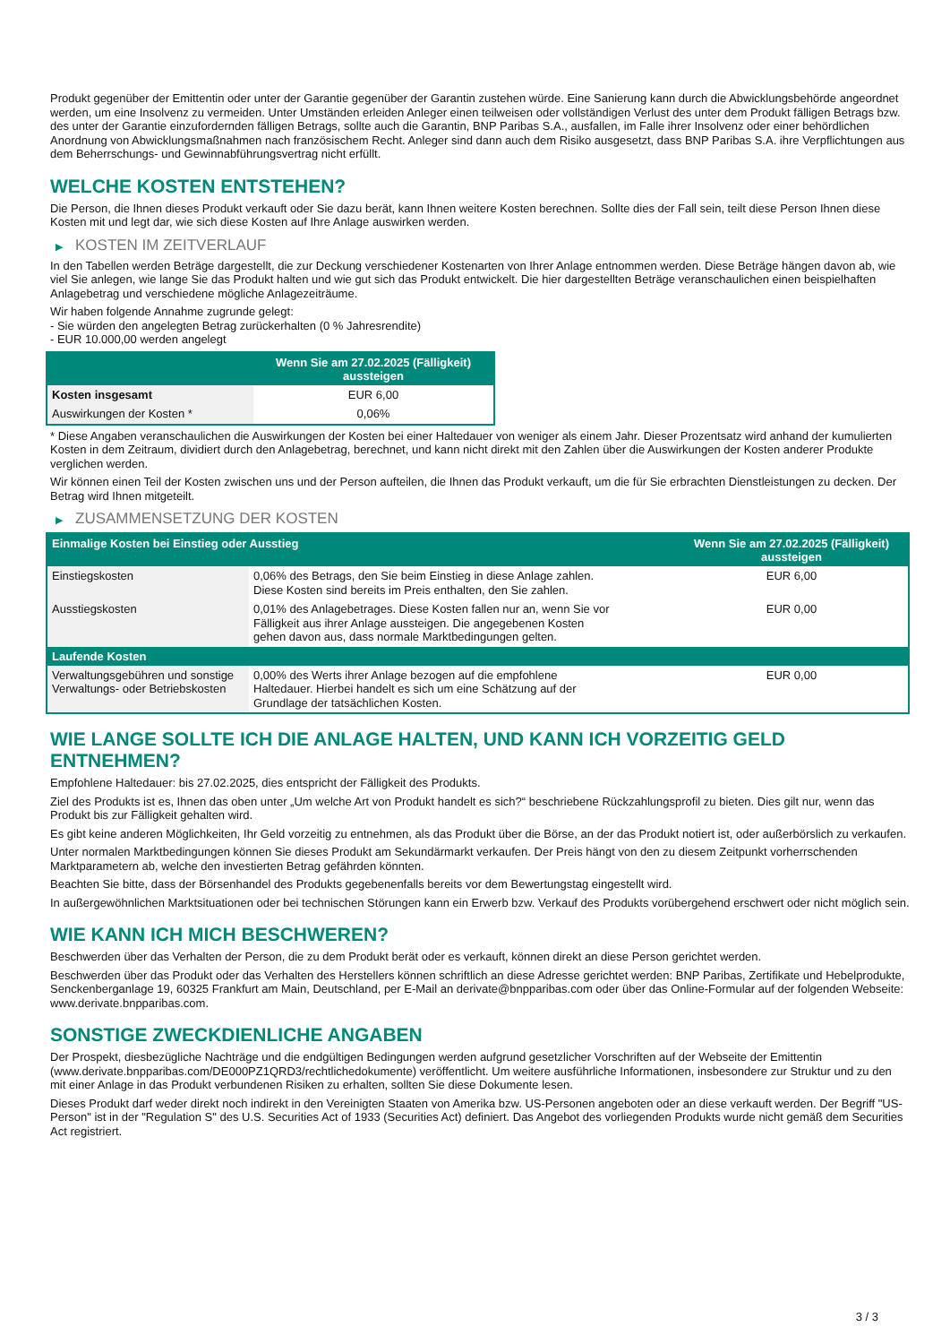Produkt gegenüber der Emittentin oder unter der Garantie gegenüber der Garantin zustehen würde. Eine Sanierung kann durch die Abwicklungsbehörde angeordnet werden, um eine Insolvenz zu vermeiden. Unter Umständen erleiden Anleger einen teilweisen oder vollständigen Verlust des unter dem Produkt fälligen Betrags bzw. des unter der Garantie einzufordernden fälligen Betrags, sollte auch die Garantin, BNP Paribas S.A., ausfallen, im Falle ihrer Insolvenz oder einer behördlichen Anordnung von Abwicklungsmaßnahmen nach französischem Recht. Anleger sind dann auch dem Risiko ausgesetzt, dass BNP Paribas S.A. ihre Verpflichtungen aus dem Beherrschungs- und Gewinnabführungsvertrag nicht erfüllt.
WELCHE KOSTEN ENTSTEHEN?
Die Person, die Ihnen dieses Produkt verkauft oder Sie dazu berät, kann Ihnen weitere Kosten berechnen. Sollte dies der Fall sein, teilt diese Person Ihnen diese Kosten mit und legt dar, wie sich diese Kosten auf Ihre Anlage auswirken werden.
▶ KOSTEN IM ZEITVERLAUF
In den Tabellen werden Beträge dargestellt, die zur Deckung verschiedener Kostenarten von Ihrer Anlage entnommen werden. Diese Beträge hängen davon ab, wie viel Sie anlegen, wie lange Sie das Produkt halten und wie gut sich das Produkt entwickelt. Die hier dargestellten Beträge veranschaulichen einen beispielhaften Anlagebetrag und verschiedene mögliche Anlagezeiträume.
Wir haben folgende Annahme zugrunde gelegt:
- Sie würden den angelegten Betrag zurückerhalten (0 % Jahresrendite)
- EUR 10.000,00 werden angelegt
| | Wenn Sie am 27.02.2025 (Fälligkeit) aussteigen |
| --- | --- |
| Kosten insgesamt | EUR 6,00 |
| Auswirkungen der Kosten * | 0,06% |
* Diese Angaben veranschaulichen die Auswirkungen der Kosten bei einer Haltedauer von weniger als einem Jahr. Dieser Prozentsatz wird anhand der kumulierten Kosten in dem Zeitraum, dividiert durch den Anlagebetrag, berechnet, und kann nicht direkt mit den Zahlen über die Auswirkungen der Kosten anderer Produkte verglichen werden.
Wir können einen Teil der Kosten zwischen uns und der Person aufteilen, die Ihnen das Produkt verkauft, um die für Sie erbrachten Dienstleistungen zu decken. Der Betrag wird Ihnen mitgeteilt.
▶ ZUSAMMENSETZUNG DER KOSTEN
| Einmalige Kosten bei Einstieg oder Ausstieg | | Wenn Sie am 27.02.2025 (Fälligkeit) aussteigen |
| --- | --- | --- |
| Einstiegskosten | 0,06% des Betrags, den Sie beim Einstieg in diese Anlage zahlen. Diese Kosten sind bereits im Preis enthalten, den Sie zahlen. | EUR 6,00 |
| Ausstiegskosten | 0,01% des Anlagebetrages. Diese Kosten fallen nur an, wenn Sie vor Fälligkeit aus ihrer Anlage aussteigen. Die angegebenen Kosten gehen davon aus, dass normale Marktbedingungen gelten. | EUR 0,00 |
| Laufende Kosten | | |
| Verwaltungsgebühren und sonstige Verwaltungs- oder Betriebskosten | 0,00% des Werts ihrer Anlage bezogen auf die empfohlene Haltedauer. Hierbei handelt es sich um eine Schätzung auf der Grundlage der tatsächlichen Kosten. | EUR 0,00 |
WIE LANGE SOLLTE ICH DIE ANLAGE HALTEN, UND KANN ICH VORZEITIG GELD ENTNEHMEN?
Empfohlene Haltedauer: bis 27.02.2025, dies entspricht der Fälligkeit des Produkts.
Ziel des Produkts ist es, Ihnen das oben unter „Um welche Art von Produkt handelt es sich?“ beschriebene Rückzahlungsprofil zu bieten. Dies gilt nur, wenn das Produkt bis zur Fälligkeit gehalten wird.
Es gibt keine anderen Möglichkeiten, Ihr Geld vorzeitig zu entnehmen, als das Produkt über die Börse, an der das Produkt notiert ist, oder außerbörslich zu verkaufen.
Unter normalen Marktbedingungen können Sie dieses Produkt am Sekundärmarkt verkaufen. Der Preis hängt von den zu diesem Zeitpunkt vorherrschenden Marktparametern ab, welche den investierten Betrag gefährden könnten.
Beachten Sie bitte, dass der Börsenhandel des Produkts gegebenenfalls bereits vor dem Bewertungstag eingestellt wird.
In außergewöhnlichen Marktsituationen oder bei technischen Störungen kann ein Erwerb bzw. Verkauf des Produkts vorübergehend erschwert oder nicht möglich sein.
WIE KANN ICH MICH BESCHWEREN?
Beschwerden über das Verhalten der Person, die zu dem Produkt berät oder es verkauft, können direkt an diese Person gerichtet werden.
Beschwerden über das Produkt oder das Verhalten des Herstellers können schriftlich an diese Adresse gerichtet werden: BNP Paribas, Zertifikate und Hebelprodukte, Senckenberganlage 19, 60325 Frankfurt am Main, Deutschland, per E-Mail an derivate@bnpparibas.com oder über das Online-Formular auf der folgenden Webseite: www.derivate.bnpparibas.com.
SONSTIGE ZWECKDIENLICHE ANGABEN
Der Prospekt, diesbezügliche Nachträge und die endgültigen Bedingungen werden aufgrund gesetzlicher Vorschriften auf der Webseite der Emittentin (www.derivate.bnpparibas.com/DE000PZ1QRD3/rechtlichedokumente) veröffentlicht. Um weitere ausführliche Informationen, insbesondere zur Struktur und zu den mit einer Anlage in das Produkt verbundenen Risiken zu erhalten, sollten Sie diese Dokumente lesen.
Dieses Produkt darf weder direkt noch indirekt in den Vereinigten Staaten von Amerika bzw. US-Personen angeboten oder an diese verkauft werden. Der Begriff "US-Person" ist in der "Regulation S" des U.S. Securities Act of 1933 (Securities Act) definiert. Das Angebot des vorliegenden Produkts wurde nicht gemäß dem Securities Act registriert.
3 / 3